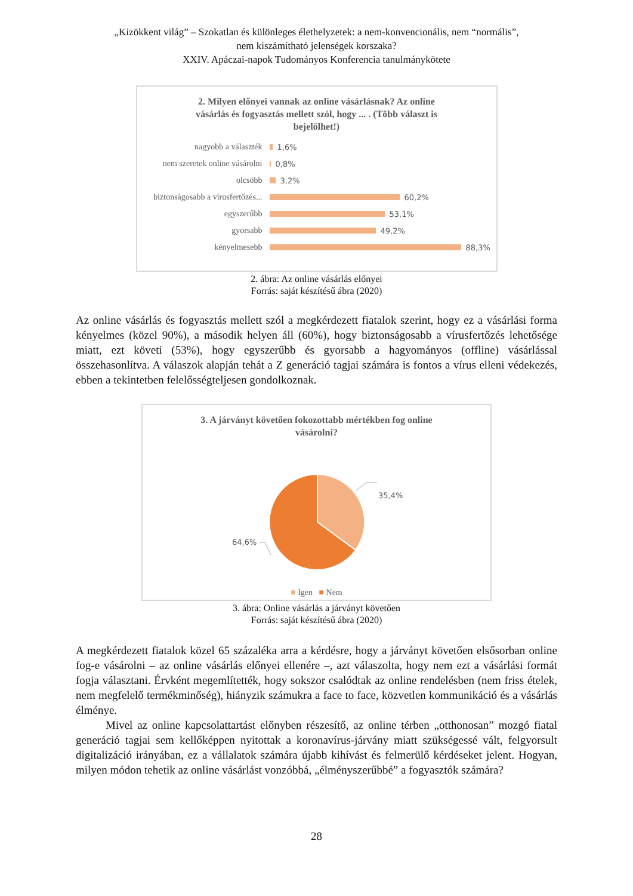„Kizökkent világ” – Szokatlan és különleges élethelyzetek: a nem-konvencionális, nem “normális”,
nem kiszámítható jelenségek korszaka?
XXIV. Apáczai-napok Tudományos Konferencia tanulmánykötete
2. Milyen előnyei vannak az online vásárlásnak? Az online
vásárlás és fogyasztás mellett szól, hogy ... . (Több választ is
bejelölhet!)
nagyobb a választék 1,6%
nem szeretek online vásárolni 0,8%
olcsóbb 3,2%
biztonságosabb a vírusfertőzés... 60,2%
egyszerűbb 53,1%
gyorsabb 49,2%
kényelmesebb 88,3%
2. ábra: Az online vásárlás előnyei
Forrás: saját készítésű ábra (2020)
Az online vásárlás és fogyasztás mellett szól a megkérdezett fiatalok szerint, hogy ez a vásárlási forma kényelmes (közel 90%), a második helyen áll (60%), hogy biztonságosabb a vírusfertőzés lehetősége miatt, ezt követi (53%), hogy egyszerűbb és gyorsabb a hagyományos (offline) vásárlással összehasonlítva. A válaszok alapján tehát a Z generáció tagjai számára is fontos a vírus elleni védekezés, ebben a tekintetben felelősségteljesen gondolkoznak.
3. A járványt követően fokozottabb mértékben fog online
vásárolni?
35,4%
64,6%
■ Igen ■ Nem
3. ábra: Online vásárlás a járványt követően
Forrás: saját készítésű ábra (2020)
A megkérdezett fiatalok közel 65 százaléka arra a kérdésre, hogy a járványt követően elsősorban online fog-e vásárolni – az online vásárlás előnyei ellenére –, azt válaszolta, hogy nem ezt a vásárlási formát fogja választani. Érvként megemlítették, hogy sokszor csalódtak az online rendelésben (nem friss ételek, nem megfelelő termékminőség), hiányzik számukra a face to face, közvetlen kommunikáció és a vásárlás élménye.
Mivel az online kapcsolattartást előnyben részesítő, az online térben „otthonosan” mozgó fiatal generáció tagjai sem kellőképpen nyitottak a koronavírus-járvány miatt szükségessé vált, felgyorsult digitalizáció irányában, ez a vállalatok számára újabb kihívást és felmerülő kérdéseket jelent. Hogyan, milyen módon tehetik az online vásárlást vonzóbbá, „élményszerűbbé” a fogyasztók számára?
28